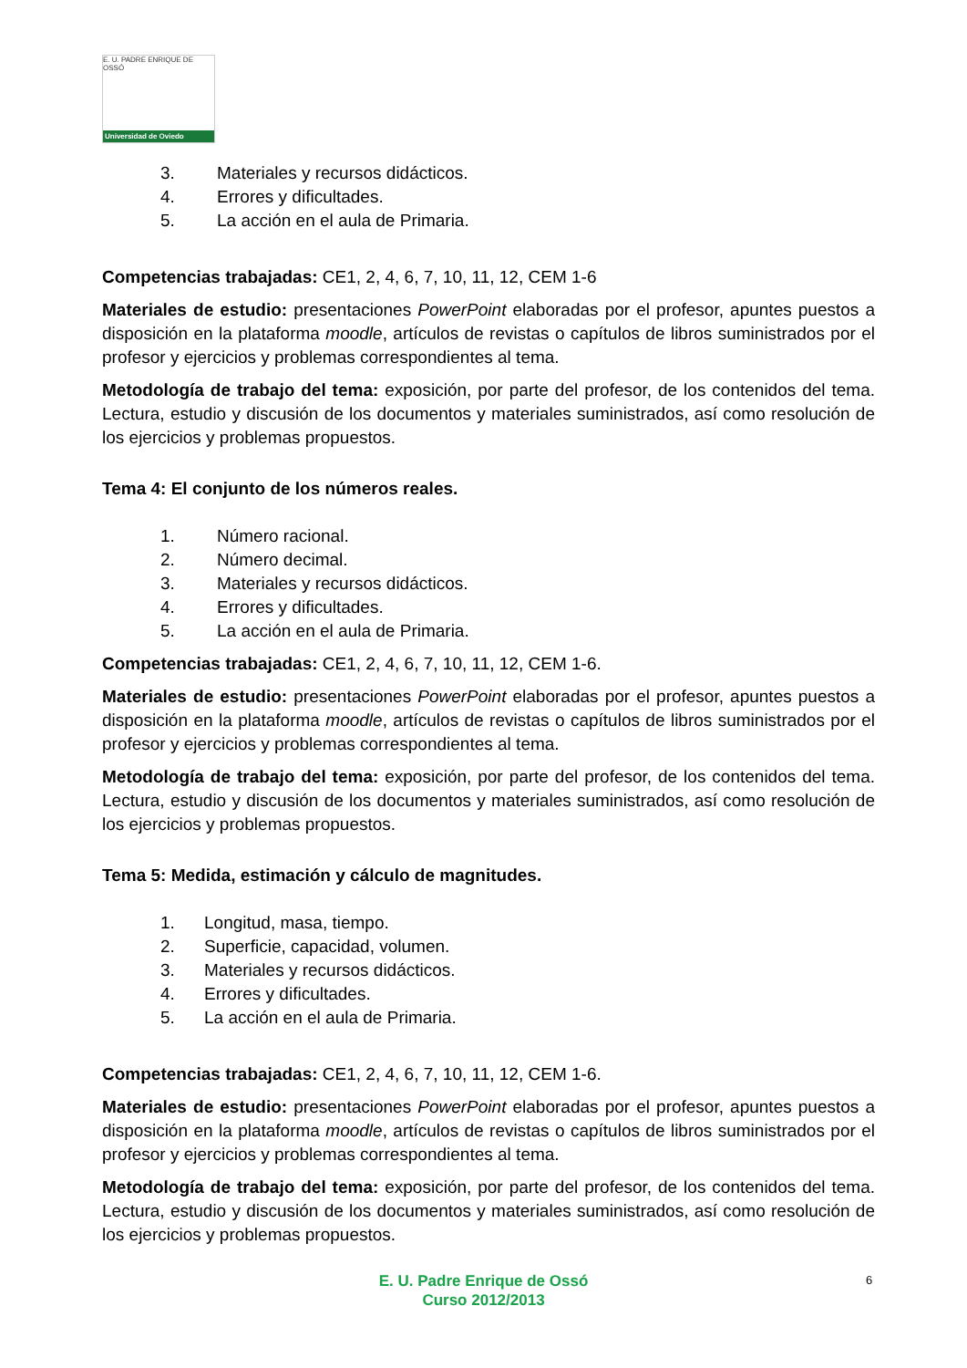E. U. PADRE ENRIQUE DE OSSÓ
Universidad de Oviedo
3. Materiales y recursos didácticos.
4. Errores y dificultades.
5. La acción en el aula de Primaria.
Competencias trabajadas: CE1, 2, 4, 6, 7, 10, 11, 12, CEM 1-6
Materiales de estudio: presentaciones PowerPoint elaboradas por el profesor, apuntes puestos a disposición en la plataforma moodle, artículos de revistas o capítulos de libros suministrados por el profesor y ejercicios y problemas correspondientes al tema.
Metodología de trabajo del tema: exposición, por parte del profesor, de los contenidos del tema. Lectura, estudio y discusión de los documentos y materiales suministrados, así como resolución de los ejercicios y problemas propuestos.
Tema 4: El conjunto de los números reales.
1. Número racional.
2. Número decimal.
3. Materiales y recursos didácticos.
4. Errores y dificultades.
5. La acción en el aula de Primaria.
Competencias trabajadas: CE1, 2, 4, 6, 7, 10, 11, 12, CEM 1-6.
Materiales de estudio: presentaciones PowerPoint elaboradas por el profesor, apuntes puestos a disposición en la plataforma moodle, artículos de revistas o capítulos de libros suministrados por el profesor y ejercicios y problemas correspondientes al tema.
Metodología de trabajo del tema: exposición, por parte del profesor, de los contenidos del tema. Lectura, estudio y discusión de los documentos y materiales suministrados, así como resolución de los ejercicios y problemas propuestos.
Tema 5: Medida, estimación y cálculo de magnitudes.
1. Longitud, masa, tiempo.
2. Superficie, capacidad, volumen.
3. Materiales y recursos didácticos.
4. Errores y dificultades.
5. La acción en el aula de Primaria.
Competencias trabajadas: CE1, 2, 4, 6, 7, 10, 11, 12, CEM 1-6.
Materiales de estudio: presentaciones PowerPoint elaboradas por el profesor, apuntes puestos a disposición en la plataforma moodle, artículos de revistas o capítulos de libros suministrados por el profesor y ejercicios y problemas correspondientes al tema.
Metodología de trabajo del tema: exposición, por parte del profesor, de los contenidos del tema. Lectura, estudio y discusión de los documentos y materiales suministrados, así como resolución de los ejercicios y problemas propuestos.
E. U. Padre Enrique de Ossó
Curso 2012/2013
6